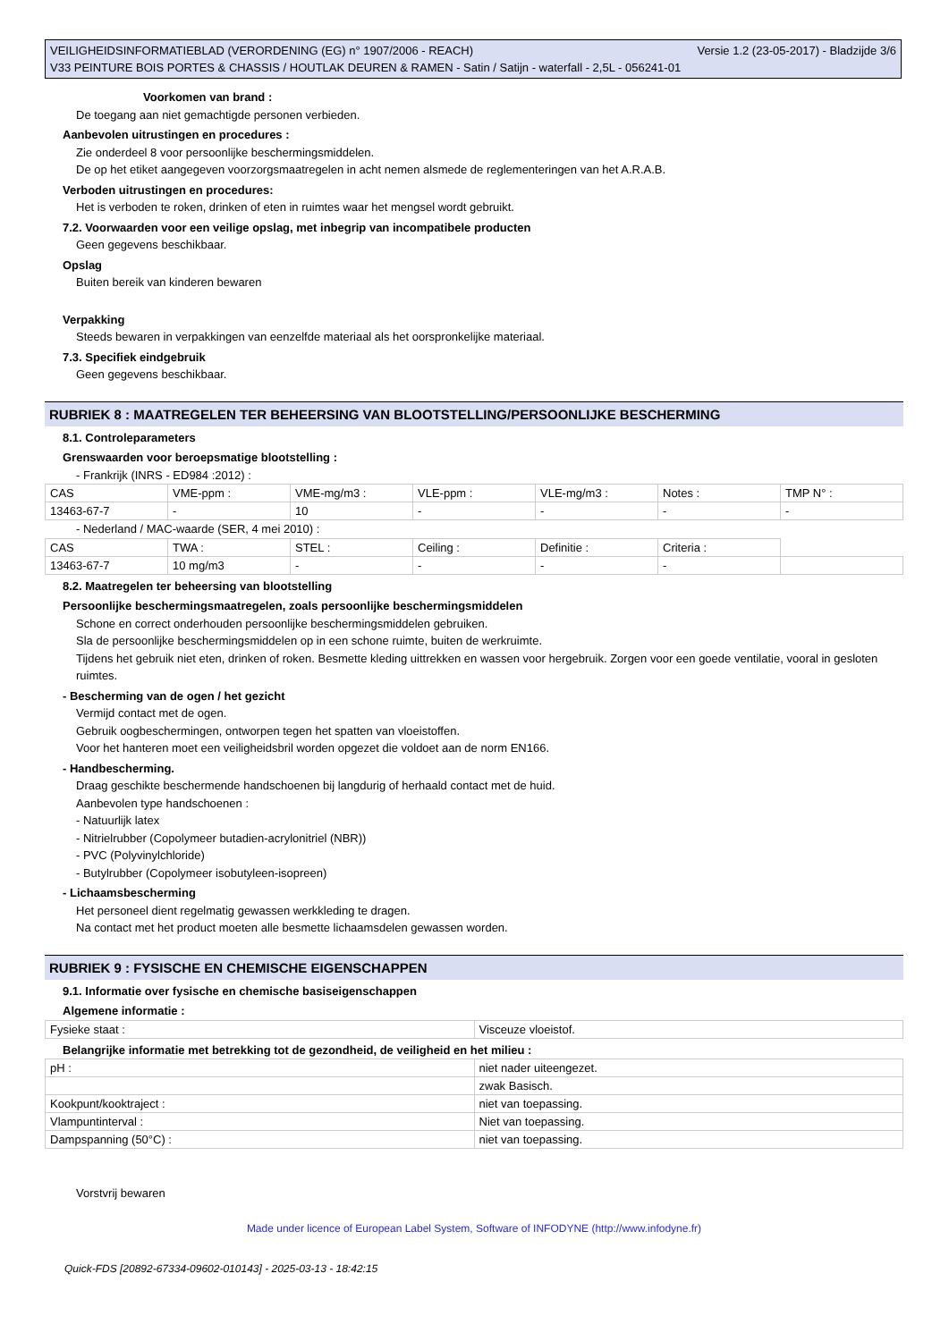Versie 1.2 (23-05-2017) - Bladzijde 3/6 VEILIGHEIDSINFORMATIEBLAD (VERORDENING (EG) n° 1907/2006 - REACH)
V33 PEINTURE BOIS PORTES & CHASSIS / HOUTLAK DEUREN & RAMEN - Satin / Satijn - waterfall - 2,5L - 056241-01
Voorkomen van brand :
De toegang aan niet gemachtigde personen verbieden.
Aanbevolen uitrustingen en procedures :
Zie onderdeel 8 voor persoonlijke beschermingsmiddelen.
De op het etiket aangegeven voorzorgsmaatregelen in acht nemen alsmede de reglementeringen van het A.R.A.B.
Verboden uitrustingen en procedures:
Het is verboden te roken, drinken of eten in ruimtes waar het mengsel wordt gebruikt.
7.2. Voorwaarden voor een veilige opslag, met inbegrip van incompatibele producten
Geen gegevens beschikbaar.
Opslag
Buiten bereik van kinderen bewaren
Verpakking
Steeds bewaren in verpakkingen van eenzelfde materiaal als het oorspronkelijke materiaal.
7.3. Specifiek eindgebruik
Geen gegevens beschikbaar.
RUBRIEK 8 : MAATREGELEN TER BEHEERSING VAN BLOOTSTELLING/PERSOONLIJKE BESCHERMING
8.1. Controleparameters
Grenswaarden voor beroepsmatige blootstelling :
- Frankrijk (INRS - ED984 :2012) :
| CAS | VME-ppm : | VME-mg/m3 : | VLE-ppm : | VLE-mg/m3 : | Notes : | TMP N° : |
| 13463-67-7 | - | 10 | - | - | - | - |
- Nederland / MAC-waarde (SER, 4 mei 2010) :
| CAS | TWA : | STEL : | Ceiling : | Definitie : | Criteria : | |
| 13463-67-7 | 10 mg/m3 | - | - | - | - | |
8.2. Maatregelen ter beheersing van blootstelling
Persoonlijke beschermingsmaatregelen, zoals persoonlijke beschermingsmiddelen
Schone en correct onderhouden persoonlijke beschermingsmiddelen gebruiken.
Sla de persoonlijke beschermingsmiddelen op in een schone ruimte, buiten de werkruimte.
Tijdens het gebruik niet eten, drinken of roken. Besmette kleding uittrekken en wassen voor hergebruik. Zorgen voor een goede ventilatie, vooral in gesloten ruimtes.
- Bescherming van de ogen / het gezicht
Vermijd contact met de ogen.
Gebruik oogbeschermingen, ontworpen tegen het spatten van vloeistoffen.
Voor het hanteren moet een veiligheidsbril worden opgezet die voldoet aan de norm EN166.
- Handbescherming.
Draag geschikte beschermende handschoenen bij langdurig of herhaald contact met de huid.
Aanbevolen type handschoenen :
- Natuurlijk latex
- Nitrielrubber (Copolymeer butadien-acrylonitriel (NBR))
- PVC (Polyvinylchloride)
- Butylrubber (Copolymeer isobutyleen-isopreen)
- Lichaamsbescherming
Het personeel dient regelmatig gewassen werkkleding te dragen.
Na contact met het product moeten alle besmette lichaamsdelen gewassen worden.
RUBRIEK 9 : FYSISCHE EN CHEMISCHE EIGENSCHAPPEN
9.1. Informatie over fysische en chemische basiseigenschappen
Algemene informatie :
| Fysieke staat : | Visceuze vloeistof. |
Belangrijke informatie met betrekking tot de gezondheid, de veiligheid en het milieu :
| pH : | niet nader uiteengezet. |
| | zwak Basisch. |
| Kookpunt/kooktraject : | niet van toepassing. |
| Vlampuntinterval : | Niet van toepassing. |
| Dampspanning (50°C) : | niet van toepassing. |
Vorstvrij bewaren
Made under licence of European Label System, Software of INFODYNE (http://www.infodyne.fr)
Quick-FDS [20892-67334-09602-010143] - 2025-03-13 - 18:42:15